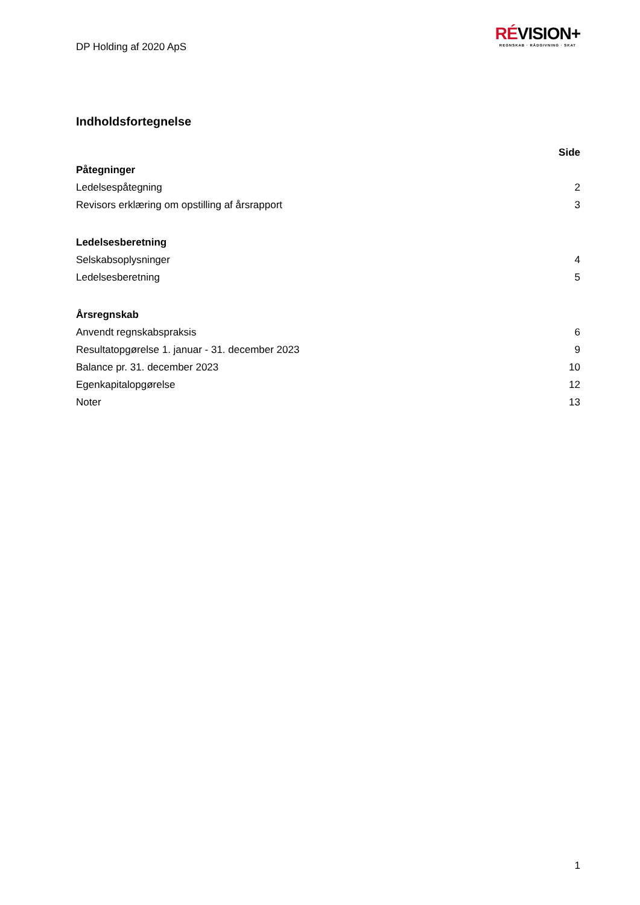DP Holding af 2020 ApS
RÉVISION+
REGNSKAB · RÅDGIVNING · SKAT
Indholdsfortegnelse
Side
Påtegninger
Ledelsespåtegning 2
Revisors erklæring om opstilling af årsrapport 3
Ledelsesberetning
Selskabsoplysninger 4
Ledelsesberetning 5
Årsregnskab
Anvendt regnskabspraksis 6
Resultatopgørelse 1. januar - 31. december 2023 9
Balance pr. 31. december 2023 10
Egenkapitalopgørelse 12
Noter 13
1